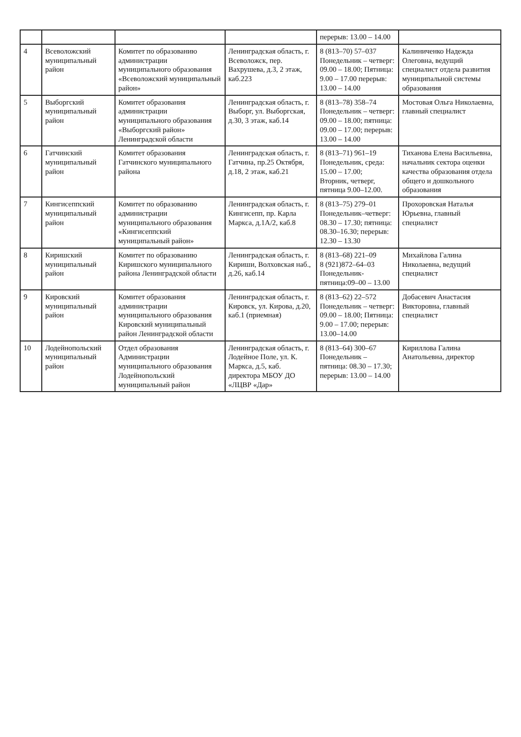| | | | | перерыв: 13.00 – 14.00 | |
| 4 | Всеволожский муниципальный район | Комитет по образованию администрации муниципального образования «Всеволожский муниципальный район» | Ленинградская область, г. Всеволожск, пер. Вахрушева, д.3, 2 этаж, каб.223 | 8 (813–70) 57–037 Понедельник – четверг: 09.00 – 18.00; Пятница: 9.00 – 17.00 перерыв: 13.00 – 14.00 | Калиниченко Надежда Олеговна, ведущий специалист отдела развития муниципальной системы образования |
| 5 | Выборгский муниципальный район | Комитет образования администрации муниципального образования «Выборгский район» Ленинградской области | Ленинградская область, г. Выборг, ул. Выборгская, д.30, 3 этаж, каб.14 | 8 (813–78) 358–74 Понедельник – четверг: 09.00 – 18.00; пятница: 09.00 – 17.00; перерыв: 13.00 – 14.00 | Мостовая Ольга Николаевна, главный специалист |
| 6 | Гатчинский муниципальный район | Комитет образования Гатчинского муниципального района | Ленинградская область, г. Гатчина, пр.25 Октября, д.18, 2 этаж, каб.21 | 8 (813–71) 961–19 Понедельник, среда: 15.00 – 17.00; Вторник, четверг, пятница 9.00–12.00. | Тиханова Елена Васильевна, начальник сектора оценки качества образования отдела общего и дошкольного образования |
| 7 | Кингисеппский муниципальный район | Комитет по образованию администрации муниципального образования «Кингисеппский муниципальный район» | Ленинградская область, г. Кингисепп, пр. Карла Маркса, д.1А/2, каб.8 | 8 (813–75) 279–01 Понедельник–четверг: 08.30 – 17.30; пятница: 08.30–16.30; перерыв: 12.30 – 13.30 | Прохоровская Наталья Юрьевна, главный специалист |
| 8 | Киришский муниципальный район | Комитет по образованию Киришского муниципального района Ленинградской области | Ленинградская область, г. Кириши, Волховская наб., д.26, каб.14 | 8 (813–68) 221–09 8 (921)872–64–03 Понедельник-пятница:09–00 – 13.00 | Михайлова Галина Николаевна, ведущий специалист |
| 9 | Кировский муниципальный район | Комитет образования администрации муниципального образования Кировский муниципальный район Ленинградской области | Ленинградская область, г. Кировск, ул. Кирова, д.20, каб.1 (приемная) | 8 (813–62) 22–572 Понедельник – четверг: 09.00 – 18.00; Пятница: 9.00 – 17.00; перерыв: 13.00–14.00 | Добасевич Анастасия Викторовна, главный специалист |
| 10 | Лодейнопольский муниципальный район | Отдел образования Администрации муниципального образования Лодейнопольский муниципальный район | Ленинградская область, г. Лодейное Поле, ул. К. Маркса, д.5, каб. директора МБОУ ДО «ЛЦВР «Дар» | 8 (813–64) 300–67 Понедельник – пятница: 08.30 – 17.30; перерыв: 13.00 – 14.00 | Кириллова Галина Анатольевна, директор |